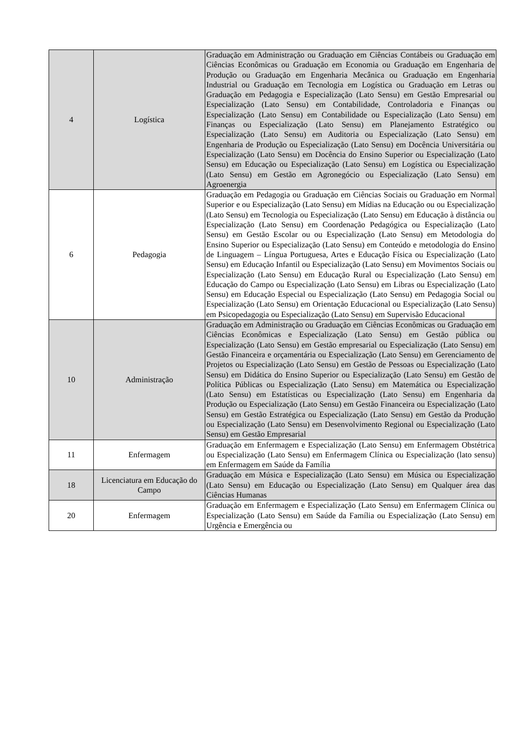| 4 | Logística | Graduação em Administração ou Graduação em Ciências Contábeis ou Graduação em Ciências Econômicas ou Graduação em Economia ou Graduação em Engenharia de Produção ou Graduação em Engenharia Mecânica ou Graduação em Engenharia Industrial ou Graduação em Tecnologia em Logística ou Graduação em Letras ou Graduação em Pedagogia e Especialização (Lato Sensu) em Gestão Empresarial ou Especialização (Lato Sensu) em Contabilidade, Controladoria e Finanças ou Especialização (Lato Sensu) em Contabilidade ou Especialização (Lato Sensu) em Finanças ou Especialização (Lato Sensu) em Planejamento Estratégico ou Especialização (Lato Sensu) em Auditoria ou Especialização (Lato Sensu) em Engenharia de Produção ou Especialização (Lato Sensu) em Docência Universitária ou Especialização (Lato Sensu) em Docência do Ensino Superior ou Especialização (Lato Sensu) em Educação ou Especialização (Lato Sensu) em Logística ou Especialização (Lato Sensu) em Gestão em Agronegócio ou Especialização (Lato Sensu) em Agroenergia |
| 6 | Pedagogia | Graduação em Pedagogia ou Graduação em Ciências Sociais ou Graduação em Normal Superior e ou Especialização (Lato Sensu) em Mídias na Educação ou ou Especialização (Lato Sensu) em Tecnologia ou Especialização (Lato Sensu) em Educação à distância ou Especialização (Lato Sensu) em Coordenação Pedagógica ou Especialização (Lato Sensu) em Gestão Escolar ou ou Especialização (Lato Sensu) em Metodologia do Ensino Superior ou Especialização (Lato Sensu) em Conteúdo e metodologia do Ensino de Linguagem – Língua Portuguesa, Artes e Educação Física ou Especialização (Lato Sensu) em Educação Infantil ou Especialização (Lato Sensu) em Movimentos Sociais ou Especialização (Lato Sensu) em Educação Rural ou Especialização (Lato Sensu) em Educação do Campo ou Especialização (Lato Sensu) em Libras ou Especialização (Lato Sensu) em Educação Especial ou Especialização (Lato Sensu) em Pedagogia Social ou Especialização (Lato Sensu) em Orientação Educacional ou Especialização (Lato Sensu) em Psicopedagogia ou Especialização (Lato Sensu) em Supervisão Educacional |
| 10 | Administração | Graduação em Administração ou Graduação em Ciências Econômicas ou Graduação em Ciências Econômicas e Especialização (Lato Sensu) em Gestão pública ou Especialização (Lato Sensu) em Gestão empresarial ou Especialização (Lato Sensu) em Gestão Financeira e orçamentária ou Especialização (Lato Sensu) em Gerenciamento de Projetos ou Especialização (Lato Sensu) em Gestão de Pessoas ou Especialização (Lato Sensu) em Didática do Ensino Superior ou Especialização (Lato Sensu) em Gestão de Política Públicas ou Especialização (Lato Sensu) em Matemática ou Especialização (Lato Sensu) em Estatísticas ou Especialização (Lato Sensu) em Engenharia da Produção ou Especialização (Lato Sensu) em Gestão Financeira ou Especialização (Lato Sensu) em Gestão Estratégica ou Especialização (Lato Sensu) em Gestão da Produção ou Especialização (Lato Sensu) em Desenvolvimento Regional ou Especialização (Lato Sensu) em Gestão Empresarial |
| 11 | Enfermagem | Graduação em Enfermagem e Especialização (Lato Sensu) em Enfermagem Obstétrica ou Especialização (Lato Sensu) em Enfermagem Clínica ou Especialização (lato sensu) em Enfermagem em Saúde da Família |
| 18 | Licenciatura em Educação do Campo | Graduação em Música e Especialização (Lato Sensu) em Música ou Especialização (Lato Sensu) em Educação ou Especialização (Lato Sensu) em Qualquer área das Ciências Humanas |
| 20 | Enfermagem | Graduação em Enfermagem e Especialização (Lato Sensu) em Enfermagem Clínica ou Especialização (Lato Sensu) em Saúde da Família ou Especialização (Lato Sensu) em Urgência e Emergência ou |